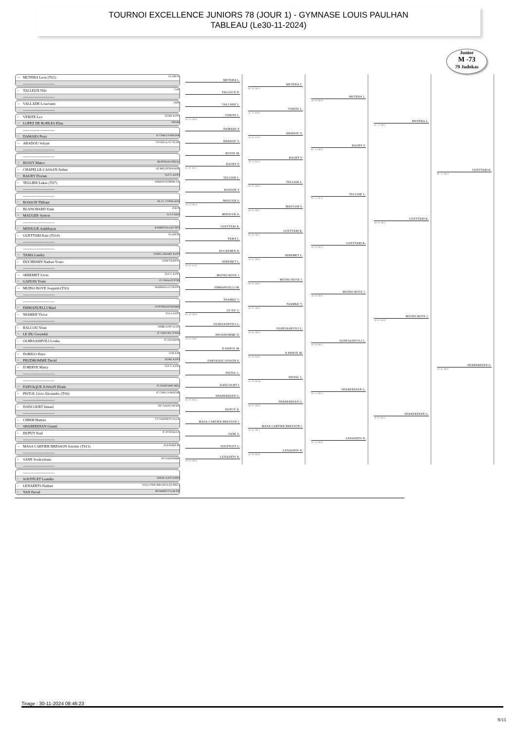TOURNOI EXCELLENCE JUNIORS 78 (JOUR 1) - GYMNASE LOUIS PAULHAN
TABLEAU (Le30-11-2024)
Junior
M -73
79 Judokas
CM MUTEBA Leon (TS2) FLAM 91
--------------------------
JD TALLEUX Nilo CAP
--------------------------
CM VALLADE Louevann JAPS
--------------------------
JD VERITE Leo EURE JUDO
CM LOPEZ DE ROBLES Elias SSEJM
--------------------------
JD DAMARS Peter JC CHILLY-MAZAR
CM ABADOU Selyan VIGNEUX JC OLYM
--------------------------
--------------------------
CM BUSSY Mateo BUDOKAN DEUIL
JD CHAPELLE-CASSAN Arthur AS MEUDONNAISE
JD BAURY Florian SUCY JUDO
JD TELLIER Lukas (TS7) AMIENS SOMME CL
--------------------------
--------------------------
JD BOSSON Thibaut M.J.C. CONFLANS
JD BLANCHARD Yann JCR78
2D MAUGER Symon A.G.CAEN
--------------------------
CV MINJUUR Ankhbayar RAMBOUILLET SPO
JD GUETTARI Kais (TS10) FLAM 91
--------------------------
--------------------------
CM TAMA Landry CSMCLAMART JUDO
JD DUCHEMIN Nathan Youto SAM CHATOU
--------------------------
CM SEREMET Liviu SUCY JUDO
JD GADOIS Yonis J.C.CHALETTOIS
CM MUINO BOVE Joaquim (TS3) MARSEILLE OJUDO
--------------------------
--------------------------
JD EMMANUELLI Mael JUDOFRANCEPARIS
JD NIAMKE Victor SVLJ JUDO
--------------------------
JD BALCOU Youn ASBR JUDO JUJIT
1D LE DU Gwendal JC CHEVRY COSSI
JD OLHESASHVILI Louka JC.SAVERNE
--------------------------
JD DORIGO Enzo A.M.A.M
JD PRUDHOMME David EURE JUDO
JD D HERVE Marty SUCY JUDO
--------------------------
--------------------------
CM FARVAQUE JOSSON Eliam JC SAINGHIN MEL
JD PISTOL Livio Alexandre (TS6) JC CHILLY-MAZAR
--------------------------
JD DANCOURT Ismael JSC SAINT DENIS
--------------------------
JD CHIKH Hamza CO SARTROUVILLE
1D SHABERDIAN Gianni
JD DUPUY Karl JC PONTAULT
--------------------------
CM MASA CARTIER BRESSON Jeremie (TS11) AJA PARIS 20
--------------------------
JD SANE Souleymane ES NANTERRE
--------------------------
--------------------------
JD SOUFFLET Leandre AISNE JUDO ASSO
JD LENAERTS Nathan WALLONIE BRUXELLES (BEL)
JD TAN David BUSHIDO CLUB DE
MUTEBA L.
TALLEUX N.
VALLADE L.
VERITE L.
10 -0 / 00-0
DAMARS P.
ABADOU S.
BUSSY M.
BAURY F.
11 -0 / 00-2
TELLIER L.
BOSSON T.
MAUGER S.
10 -0 / 00-1
MINJUUR A.
GUETTARI K.
TAMA L.
DUCHEMIN N.
SEREMET L.
10 -0 / 01-0
MUINO BOVE J.
EMMANUELLI M.
NIAMKE V.
LE DU G.
02 -0 / 00-0
OLHESASHVILI L.
PRUDHOMME D.
10 -0 / 00-0
D HERVE M.
FARVAQUE JOSSON E.
PISTOL L.
DANCOURT I.
SHABERDIAN G.
02 -0 / 00-1
DUPUY K.
MASA CARTIER BRESSON J.
SANE S.
SOUFFLET L.
LENAERTS N.
10 -0 / 00-0
MUTEBA L.
02 -0 / 00-1
VERITE L.
11 -1 / 00-0
ABADOU S.
10 -0 / 01-0
BAURY F.
10 -1 / 01-1
TELLIER L.
10 -0 / 00-0
MAUGER S.
10 -0 / 00-2
GUETTARI K.
02 -0 / 00-2
SEREMET L.
10 -0 / 00-0
MUINO BOVE J.
10 -0 / 00-0
NIAMKE V.
10 -0 / 00-0
OLHESASHVILI L.
10 -0 / 00-0
D HERVE M.
02 -0 / 01-0
PISTOL L.
11 -0 / 00-X
SHABERDIAN G.
10 -0 / 00-0
MASA CARTIER BRESSON J.
10 -0 / 00-1
LENAERTS N.
11 -0 / 00-0
MUTEBA L.
10 -0 / 00-0
BAURY F.
02 -1 / 00-0
TELLIER L.
02 -2 / 01-2
GUETTARI K.
10 -0 / 00-1
MUINO BOVE J.
10 -0 / 00-0
OLHESASHVILI L.
10 -0 / 00-2
SHABERDIAN G.
01 -2 / 00-2
LENAERTS N.
10 -0 / 00-0
MUTEBA L.
02 -1 / 00-1
GUETTARI K.
10 -0 / 00-1
MUINO BOVE J.
10 -0 / 00-0
SHABERDIAN G.
11 -0 / 00-1
GUETTARI K.
01 -1 / 00-1
SHABERDIAN G.
10 -0 / 00-0
Tirage : 30-11-2024 08:46:23
9/11